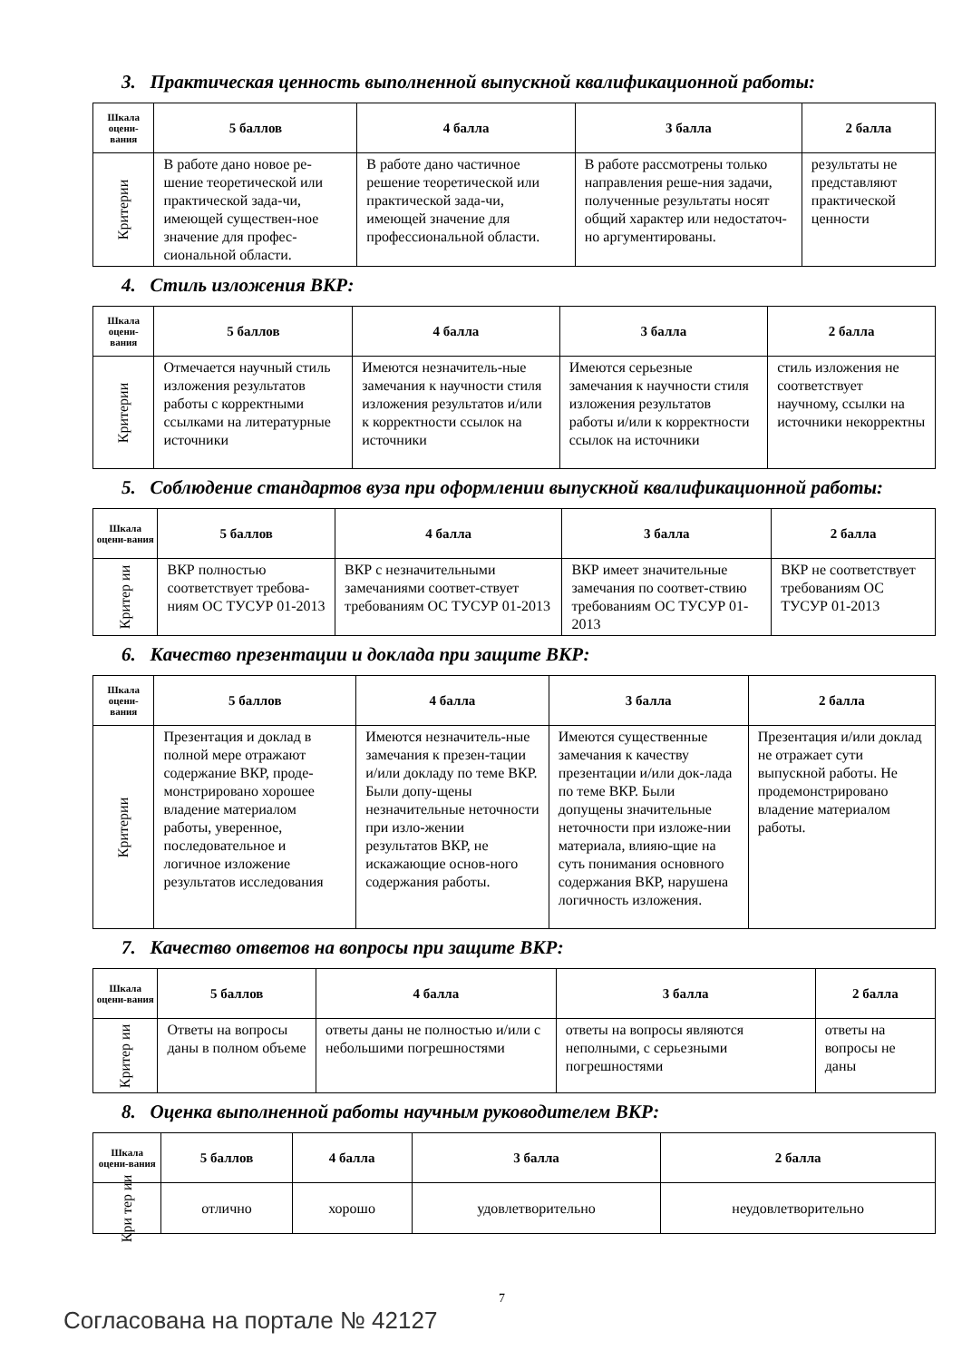3. Практическая ценность выполненной выпускной квалификационной работы:
| Шкала оцени-вания | 5 баллов | 4 балла | 3 балла | 2 балла |
| --- | --- | --- | --- | --- |
| Критерии | В работе дано новое ре-шение теоретической или практической зада-чи, имеющей существен-ное значение для профес-сиональной области. | В работе дано частичное решение теоретической или практической зада-чи, имеющей значение для профессиональной области. | В работе рассмотрены только направления реше-ния задачи, полученные результаты носят общий характер или недостаточ-но аргументированы. | результаты не представляют практической ценности |
4. Стиль изложения ВКР:
| Шкала оцени-вания | 5 баллов | 4 балла | 3 балла | 2 балла |
| --- | --- | --- | --- | --- |
| Критерии | Отмечается научный стиль изложения результатов работы с корректными ссылками на литературные источники | Имеются незначитель-ные замечания к научности стиля изложения результатов и/или к корректности ссылок на источники | Имеются серьезные замечания к научности стиля изложения результатов работы и/или к корректности ссылок на источники | стиль изложения не соответствует научному, ссылки на источники некорректны |
5. Соблюдение стандартов вуза при оформлении выпускной квалификационной работы:
| Шкала оцени-вания | 5 баллов | 4 балла | 3 балла | 2 балла |
| --- | --- | --- | --- | --- |
| Критер ии | ВКР полностью соответствует требова-ниям ОС ТУСУР 01-2013 | ВКР с незначительными замечаниями соответ-ствует требованиям ОС ТУСУР 01-2013 | ВКР имеет значительные замечания по соответ-ствию требованиям ОС ТУСУР 01-2013 | ВКР не соответствует требованиям ОС ТУСУР 01-2013 |
6. Качество презентации и доклада при защите ВКР:
| Шкала оцени-вания | 5 баллов | 4 балла | 3 балла | 2 балла |
| --- | --- | --- | --- | --- |
| Критерии | Презентация и доклад в полной мере отражают содержание ВКР, проде-монстрировано хорошее владение материалом работы, уверенное, последовательное и логичное изложение результатов исследования | Имеются незначитель-ные замечания к презен-тации и/или докладу по теме ВКР. Были допу-щены незначительные неточности при изло-жении результатов ВКР, не искажающие основ-ного содержания работы. | Имеются существенные замечания к качеству презентации и/или док-лада по теме ВКР. Были допущены значительные неточности при изложе-нии материала, влияю-щие на суть понимания основного содержания ВКР, нарушена логичность изложения. | Презентация и/или доклад не отражает сути выпускной работы. Не продемонстрировано владение материалом работы. |
7. Качество ответов на вопросы при защите ВКР:
| Шкала оцени-вания | 5 баллов | 4 балла | 3 балла | 2 балла |
| --- | --- | --- | --- | --- |
| Критер ии | Ответы на вопросы даны в полном объеме | ответы даны не полностью и/или с небольшими погрешностями | ответы на вопросы являются неполными, с серьезными погрешностями | ответы на вопросы не даны |
8. Оценка выполненной работы научным руководителем ВКР:
| Шкала оцени-вания | 5 баллов | 4 балла | 3 балла | 2 балла |
| --- | --- | --- | --- | --- |
| Кри тер ии | отлично | хорошо | удовлетворительно | неудовлетворительно |
7
Согласована на портале № 42127